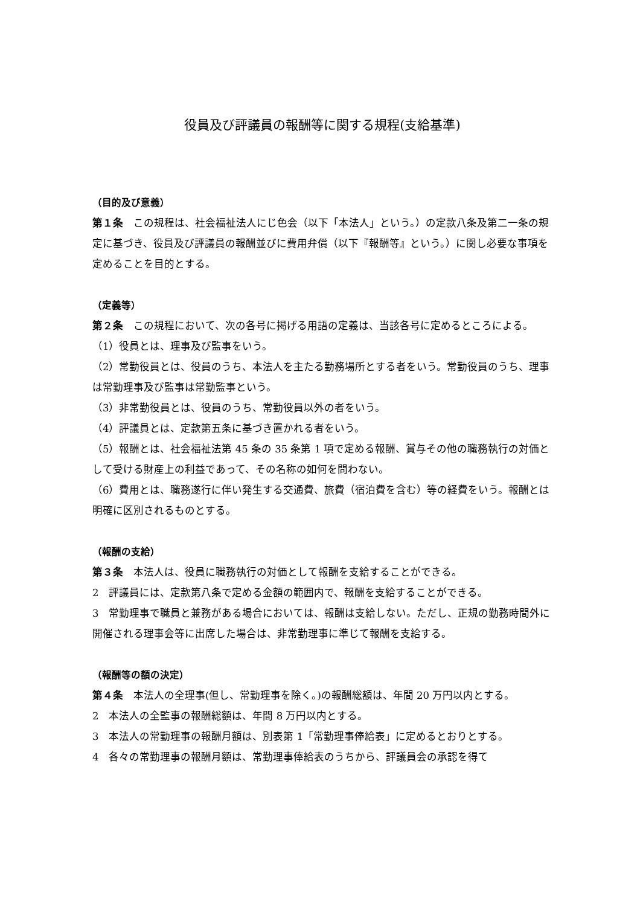役員及び評議員の報酬等に関する規程(支給基準)
（目的及び意義）
第１条　この規程は、社会福祉法人にじ色会（以下「本法人」という。）の定款八条及第二一条の規定に基づき、役員及び評議員の報酬並びに費用弁償（以下『報酬等』という。）に関し必要な事項を定めることを目的とする。
（定義等）
第２条　この規程において、次の各号に掲げる用語の定義は、当該各号に定めるところによる。
（1）役員とは、理事及び監事をいう。
（2）常勤役員とは、役員のうち、本法人を主たる勤務場所とする者をいう。常勤役員のうち、理事は常勤理事及び監事は常勤監事という。
（3）非常勤役員とは、役員のうち、常勤役員以外の者をいう。
（4）評議員とは、定款第五条に基づき置かれる者をいう。
（5）報酬とは、社会福祉法第 45 条の 35 条第 1 項で定める報酬、賞与その他の職務執行の対価として受ける財産上の利益であって、その名称の如何を問わない。
（6）費用とは、職務遂行に伴い発生する交通費、旅費（宿泊費を含む）等の経費をいう。報酬とは明確に区別されるものとする。
（報酬の支給）
第３条　本法人は、役員に職務執行の対価として報酬を支給することができる。
2　評議員には、定款第八条で定める金額の範囲内で、報酬を支給することができる。
3　常勤理事で職員と兼務がある場合においては、報酬は支給しない。ただし、正規の勤務時間外に開催される理事会等に出席した場合は、非常勤理事に準じて報酬を支給する。
（報酬等の額の決定）
第４条　本法人の全理事(但し、常勤理事を除く。)の報酬総額は、年間 20 万円以内とする。
2　本法人の全監事の報酬総額は、年間 8 万円以内とする。
3　本法人の常勤理事の報酬月額は、別表第 1「常勤理事俸給表」に定めるとおりとする。
4　各々の常勤理事の報酬月額は、常勤理事俸給表のうちから、評議員会の承認を得て